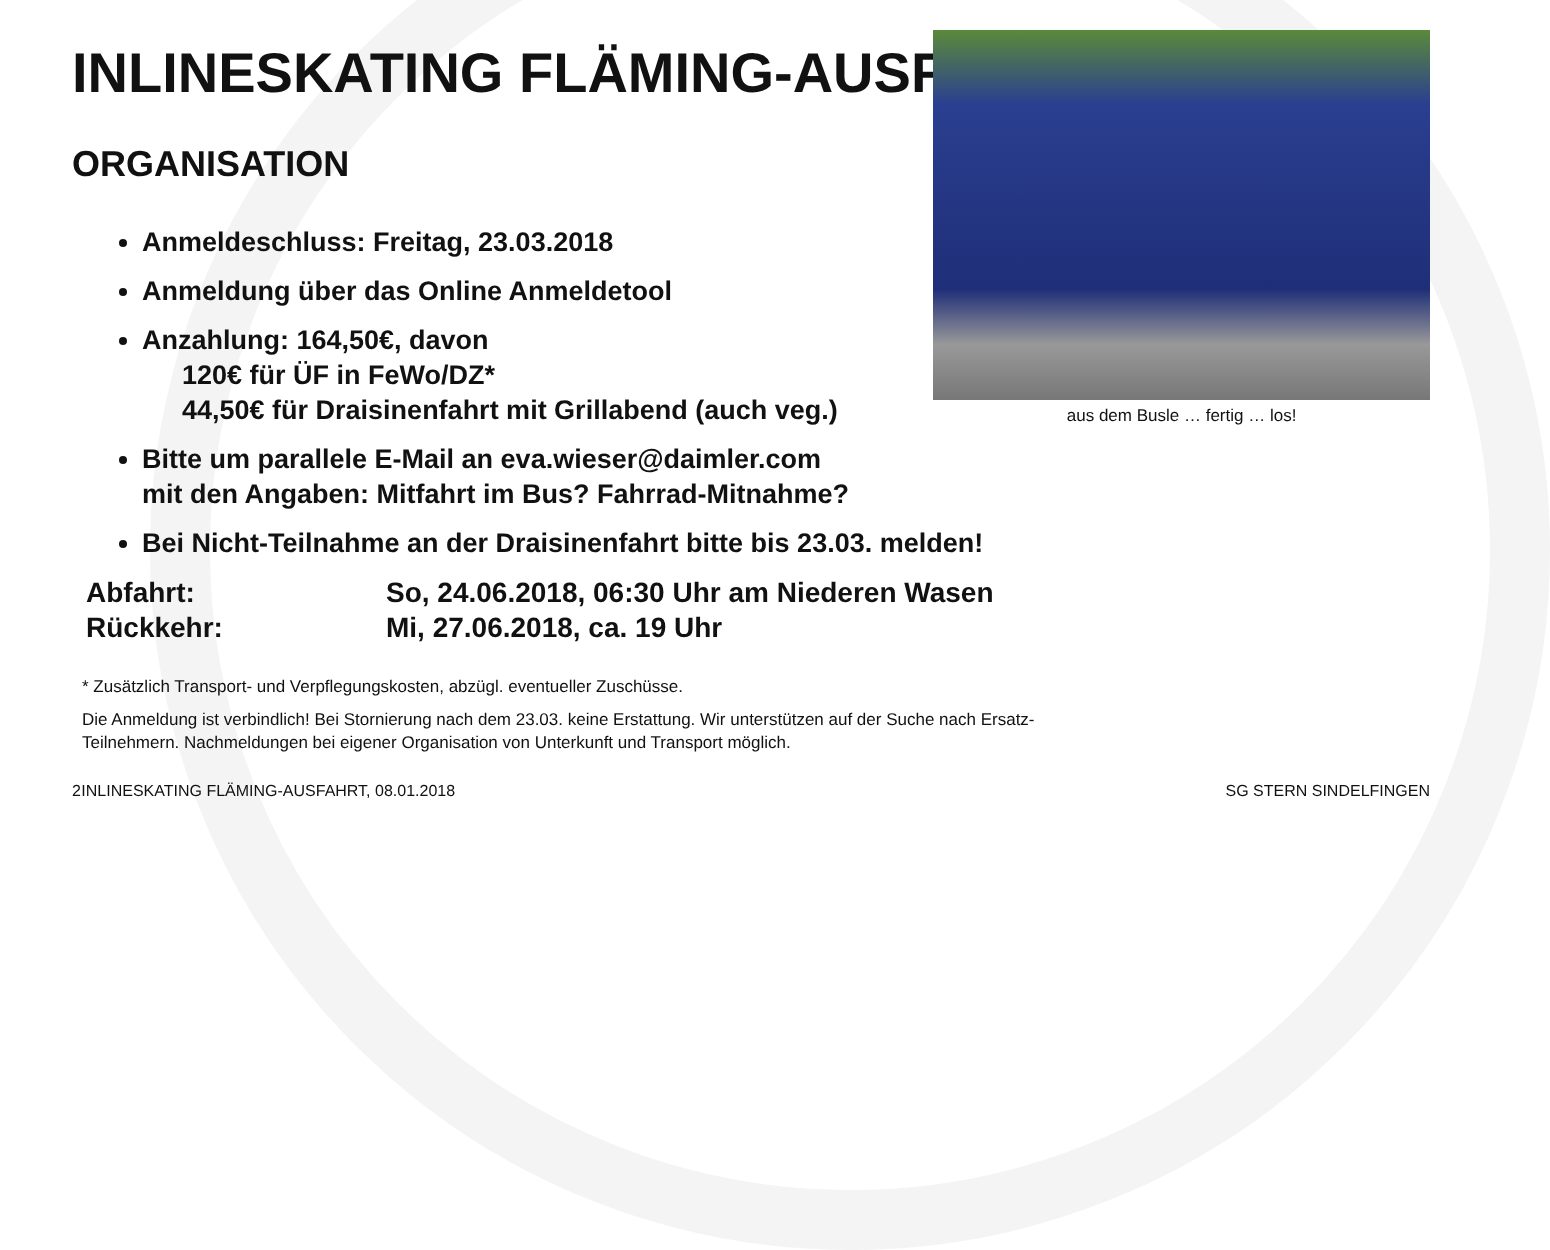INLINESKATING FLÄMING-AUSFAHRT
ORGANISATION
Anmeldeschluss: Freitag, 23.03.2018
Anmeldung über das Online Anmeldetool
Anzahlung: 164,50€, davon
120€ für ÜF in FeWo/DZ*
44,50€ für Draisinenfahrt mit Grillabend (auch veg.)
Bitte um parallele E-Mail an eva.wieser@daimler.com
mit den Angaben: Mitfahrt im Bus? Fahrrad-Mitnahme?
aus dem Busle … fertig … los!
Bei Nicht-Teilnahme an der Draisinenfahrt bitte bis 23.03. melden!
| Abfahrt: | So, 24.06.2018, 06:30 Uhr am Niederen Wasen |
| Rückkehr: | Mi, 27.06.2018, ca. 19 Uhr |
* Zusätzlich Transport- und Verpflegungskosten, abzügl. eventueller Zuschüsse.
Die Anmeldung ist verbindlich! Bei Stornierung nach dem 23.03. keine Erstattung. Wir unterstützen auf der Suche nach Ersatz-
Teilnehmern. Nachmeldungen bei eigener Organisation von Unterkunft und Transport möglich.
2 INLINESKATING FLÄMING-AUSFAHRT, 08.01.2018 SG STERN SINDELFINGEN